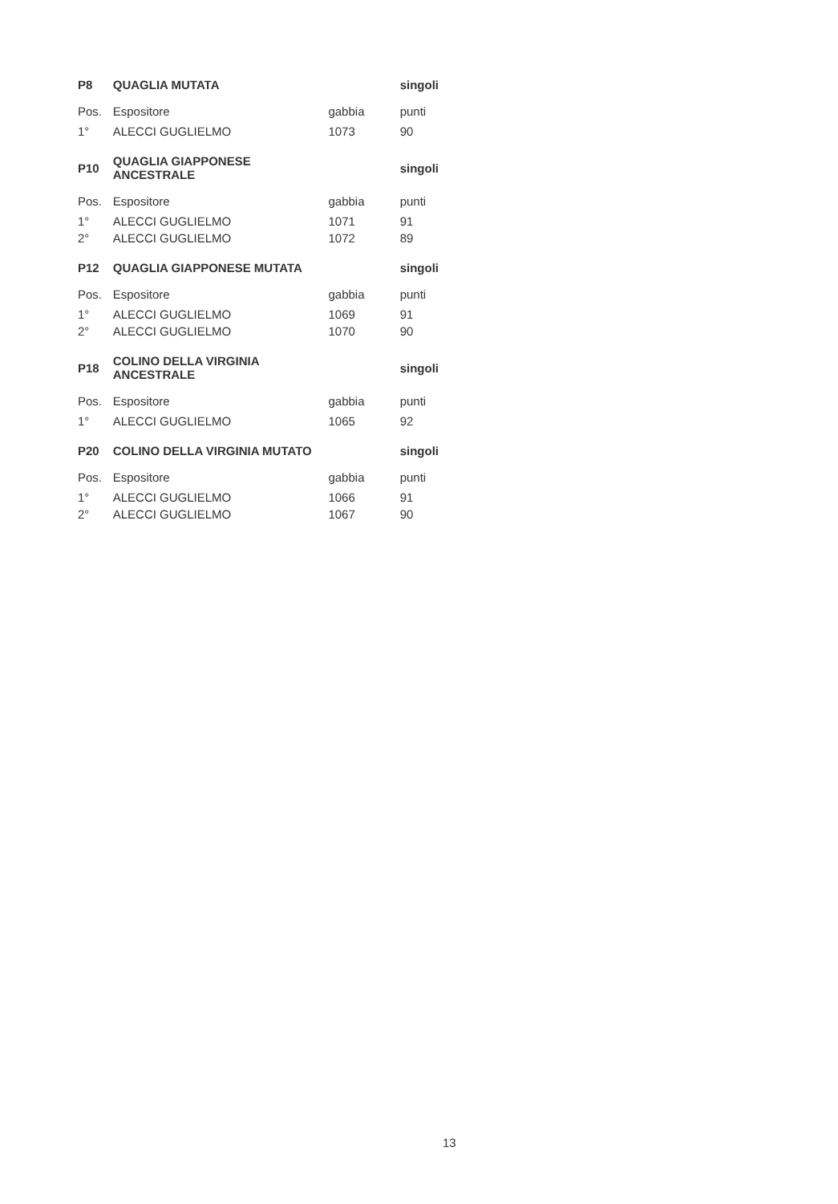| P8 | QUAGLIA MUTATA | | singoli |
| --- | --- | --- | --- |
| Pos. | Espositore | gabbia | punti |
| 1° | ALECCI GUGLIELMO | 1073 | 90 |
| P10 | QUAGLIA GIAPPONESE ANCESTRALE | | singoli |
| --- | --- | --- | --- |
| Pos. | Espositore | gabbia | punti |
| 1° | ALECCI GUGLIELMO | 1071 | 91 |
| 2° | ALECCI GUGLIELMO | 1072 | 89 |
| P12 | QUAGLIA GIAPPONESE MUTATA | | singoli |
| --- | --- | --- | --- |
| Pos. | Espositore | gabbia | punti |
| 1° | ALECCI GUGLIELMO | 1069 | 91 |
| 2° | ALECCI GUGLIELMO | 1070 | 90 |
| P18 | COLINO DELLA VIRGINIA ANCESTRALE | | singoli |
| --- | --- | --- | --- |
| Pos. | Espositore | gabbia | punti |
| 1° | ALECCI GUGLIELMO | 1065 | 92 |
| P20 | COLINO DELLA VIRGINIA MUTATO | | singoli |
| --- | --- | --- | --- |
| Pos. | Espositore | gabbia | punti |
| 1° | ALECCI GUGLIELMO | 1066 | 91 |
| 2° | ALECCI GUGLIELMO | 1067 | 90 |
13